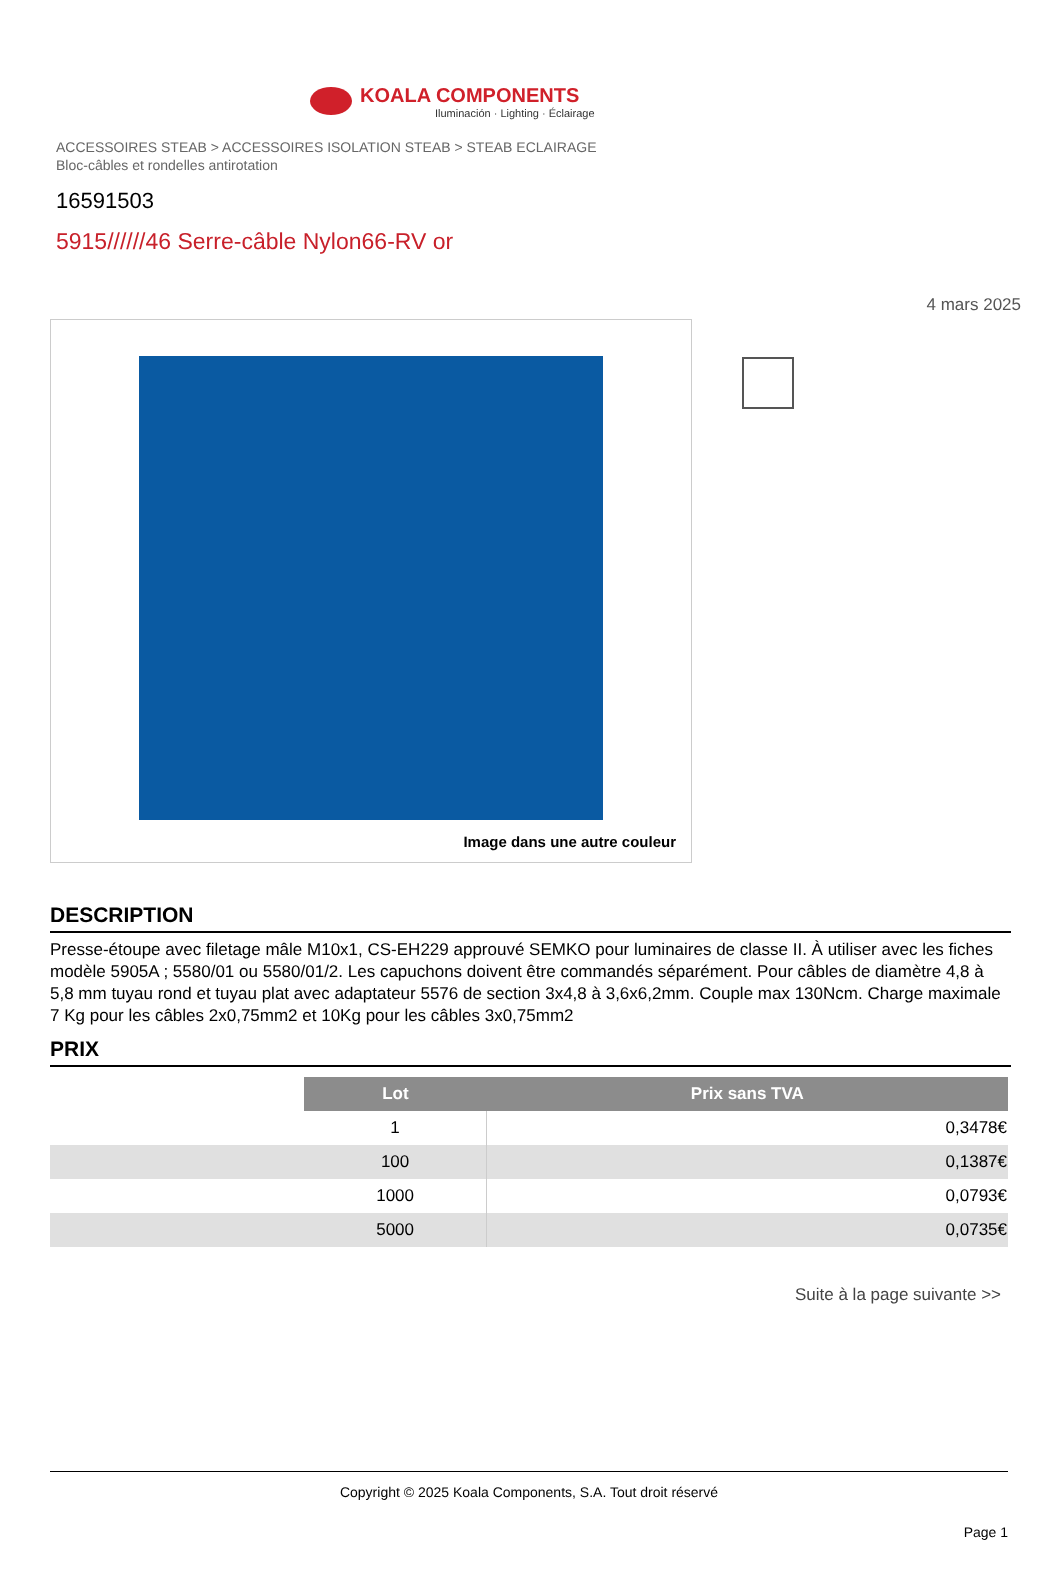KOALA COMPONENTS
Iluminación · Lighting · Éclairage
ACCESSOIRES STEAB > ACCESSOIRES ISOLATION STEAB > STEAB ECLAIRAGE
Bloc-câbles et rondelles antirotation
16591503
5915//////46 Serre-câble Nylon66-RV or
4 mars 2025
Image dans une autre couleur
DESCRIPTION
Presse-étoupe avec filetage mâle M10x1, CS-EH229 approuvé SEMKO pour luminaires de classe II. À utiliser avec les fiches modèle 5905A ; 5580/01 ou 5580/01/2. Les capuchons doivent être commandés séparément. Pour câbles de diamètre 4,8 à 5,8 mm tuyau rond et tuyau plat avec adaptateur 5576 de section 3x4,8 à 3,6x6,2mm. Couple max 130Ncm. Charge maximale 7 Kg pour les câbles 2x0,75mm2 et 10Kg pour les câbles 3x0,75mm2
PRIX
| | Lot | Prix sans TVA |
| | 1 | 0,3478€ |
| | 100 | 0,1387€ |
| | 1000 | 0,0793€ |
| | 5000 | 0,0735€ |
Suite à la page suivante >>
Copyright © 2025 Koala Components, S.A. Tout droit réservé
Page 1